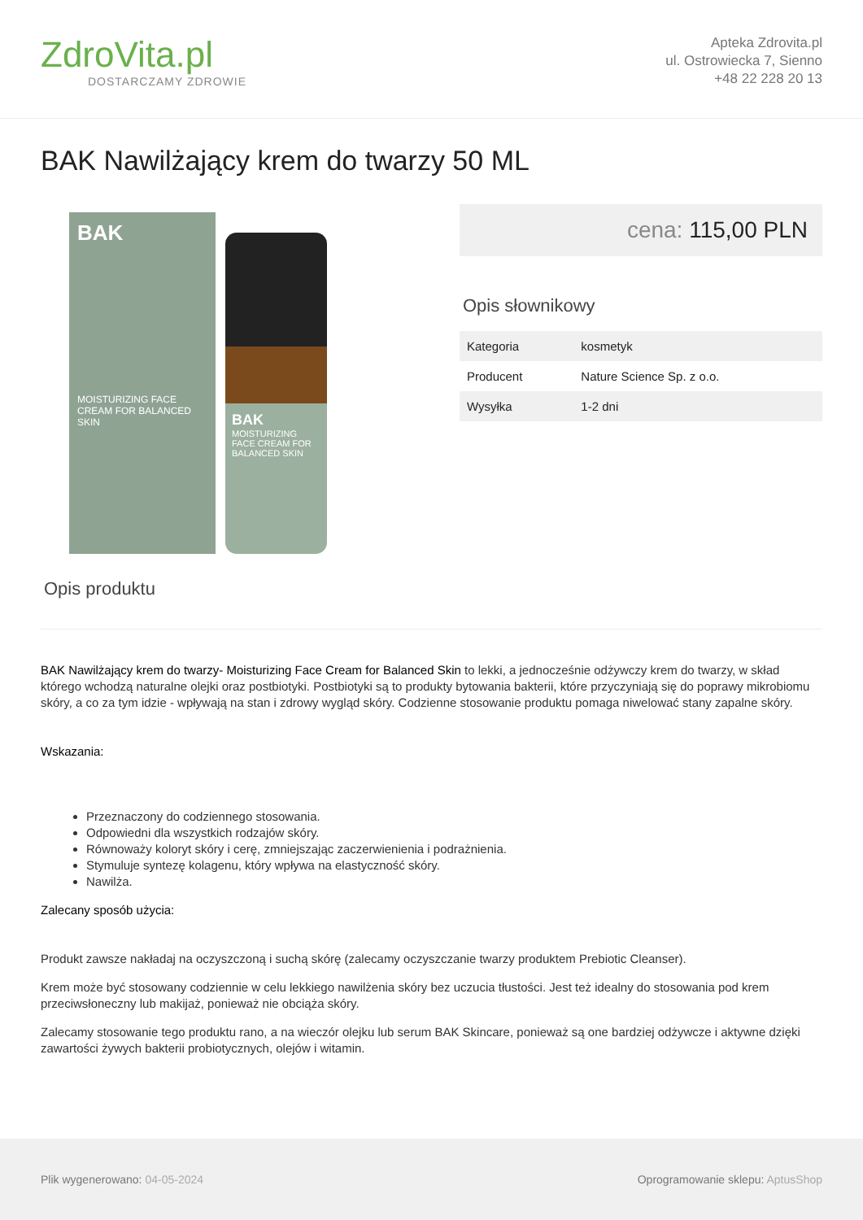ZdroVita.pl
DOSTARCZAMY ZDROWIE
Apteka Zdrovita.pl
ul. Ostrowiecka 7, Sienno
+48 22 228 20 13
BAK Nawilżający krem do twarzy 50 ML
BAK
MOISTURIZING FACE CREAM FOR BALANCED SKIN
BAK
MOISTURIZING FACE CREAM FOR BALANCED SKIN
cena: 115,00 PLN
Opis słownikowy
| Kategoria | kosmetyk |
| Producent | Nature Science Sp. z o.o. |
| Wysyłka | 1-2 dni |
Opis produktu
BAK Nawilżający krem do twarzy- Moisturizing Face Cream for Balanced Skin to lekki, a jednocześnie odżywczy krem do twarzy, w skład którego wchodzą naturalne olejki oraz postbiotyki. Postbiotyki są to produkty bytowania bakterii, które przyczyniają się do poprawy mikrobiomu skóry, a co za tym idzie - wpływają na stan i zdrowy wygląd skóry. Codzienne stosowanie produktu pomaga niwelować stany zapalne skóry.
Wskazania:
Przeznaczony do codziennego stosowania.
Odpowiedni dla wszystkich rodzajów skóry.
Równoważy koloryt skóry i cerę, zmniejszając zaczerwienienia i podrażnienia.
Stymuluje syntezę kolagenu, który wpływa na elastyczność skóry.
Nawilża.
Zalecany sposób użycia:
Produkt zawsze nakładaj na oczyszczoną i suchą skórę (zalecamy oczyszczanie twarzy produktem Prebiotic Cleanser).
Krem może być stosowany codziennie w celu lekkiego nawilżenia skóry bez uczucia tłustości. Jest też idealny do stosowania pod krem przeciwsłoneczny lub makijaż, ponieważ nie obciąża skóry.
Zalecamy stosowanie tego produktu rano, a na wieczór olejku lub serum BAK Skincare, ponieważ są one bardziej odżywcze i aktywne dzięki zawartości żywych bakterii probiotycznych, olejów i witamin.
Plik wygenerowano: 04-05-2024
Oprogramowanie sklepu: AptusShop